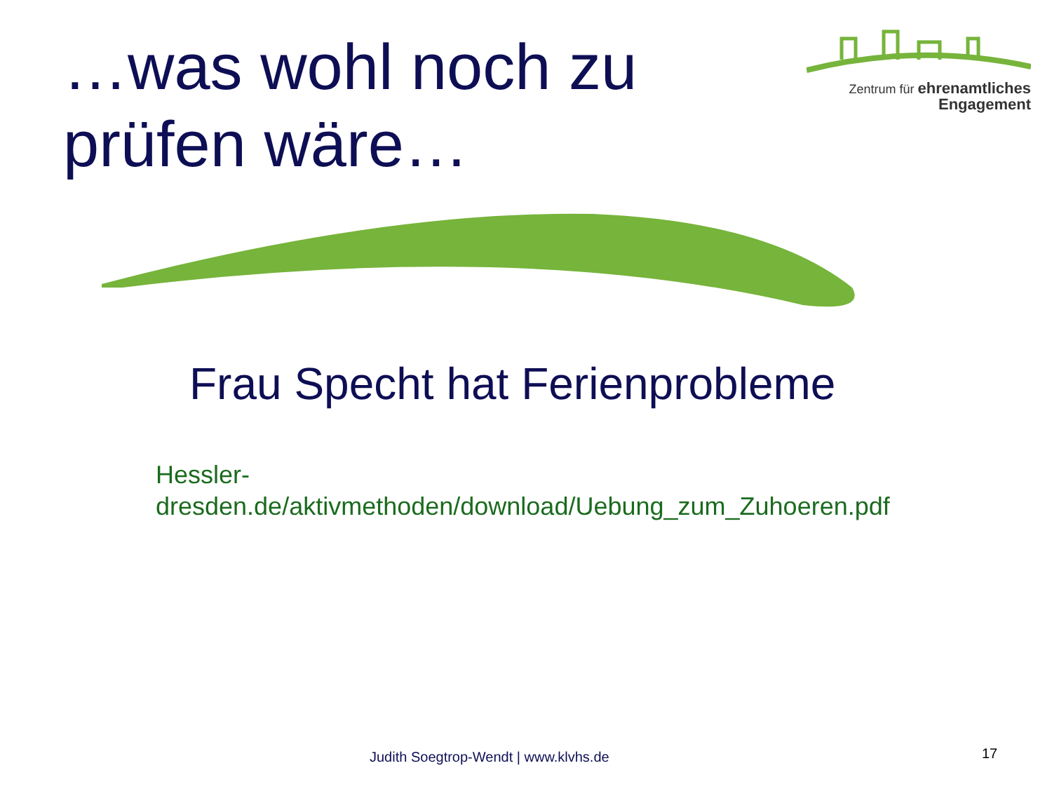…was wohl noch zu
prüfen wäre…
Zentrum für ehrenamtliches
Engagement
Frau Specht hat Ferienprobleme
Hessler-
dresden.de/aktivmethoden/download/Uebung_zum_Zuhoeren.pdf
Judith Soegtrop-Wendt | www.klvhs.de
17